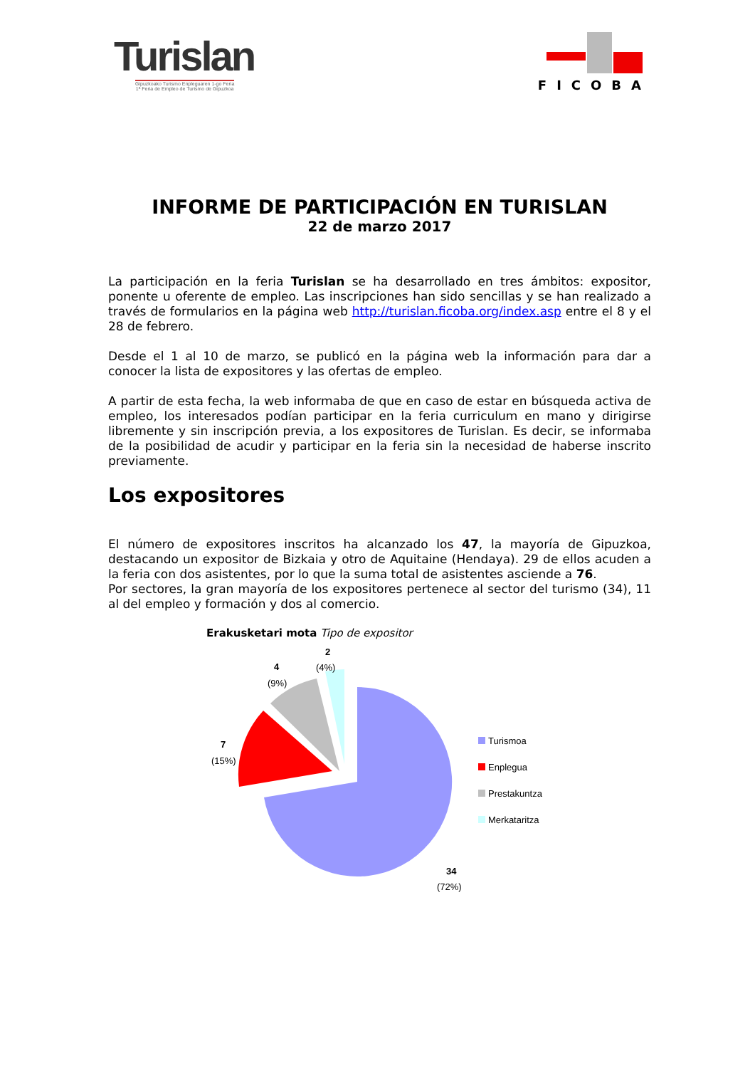Turislan
Gipuzkoako Turismo Enpleguaren 1-go Feria
1ª Feria de Empleo de Turismo de Gipuzkoa
FICOBA
INFORME DE PARTICIPACIÓN EN TURISLAN
22 de marzo 2017
La participación en la feria Turislan se ha desarrollado en tres ámbitos: expositor, ponente u oferente de empleo. Las inscripciones han sido sencillas y se han realizado a través de formularios en la página web http://turislan.ficoba.org/index.asp entre el 8 y el 28 de febrero.
Desde el 1 al 10 de marzo, se publicó en la página web la información para dar a conocer la lista de expositores y las ofertas de empleo.
A partir de esta fecha, la web informaba de que en caso de estar en búsqueda activa de empleo, los interesados podían participar en la feria curriculum en mano y dirigirse libremente y sin inscripción previa, a los expositores de Turislan. Es decir, se informaba de la posibilidad de acudir y participar en la feria sin la necesidad de haberse inscrito previamente.
Los expositores
El número de expositores inscritos ha alcanzado los 47, la mayoría de Gipuzkoa, destacando un expositor de Bizkaia y otro de Aquitaine (Hendaya). 29 de ellos acuden a la feria con dos asistentes, por lo que la suma total de asistentes asciende a 76.
Por sectores, la gran mayoría de los expositores pertenece al sector del turismo (34), 11 al del empleo y formación y dos al comercio.
Erakusketari mota Tipo de expositor
2
(4%)
4
(9%)
7
(15%)
34
(72%)
Turismoa
Enplegua
Prestakuntza
Merkataritza